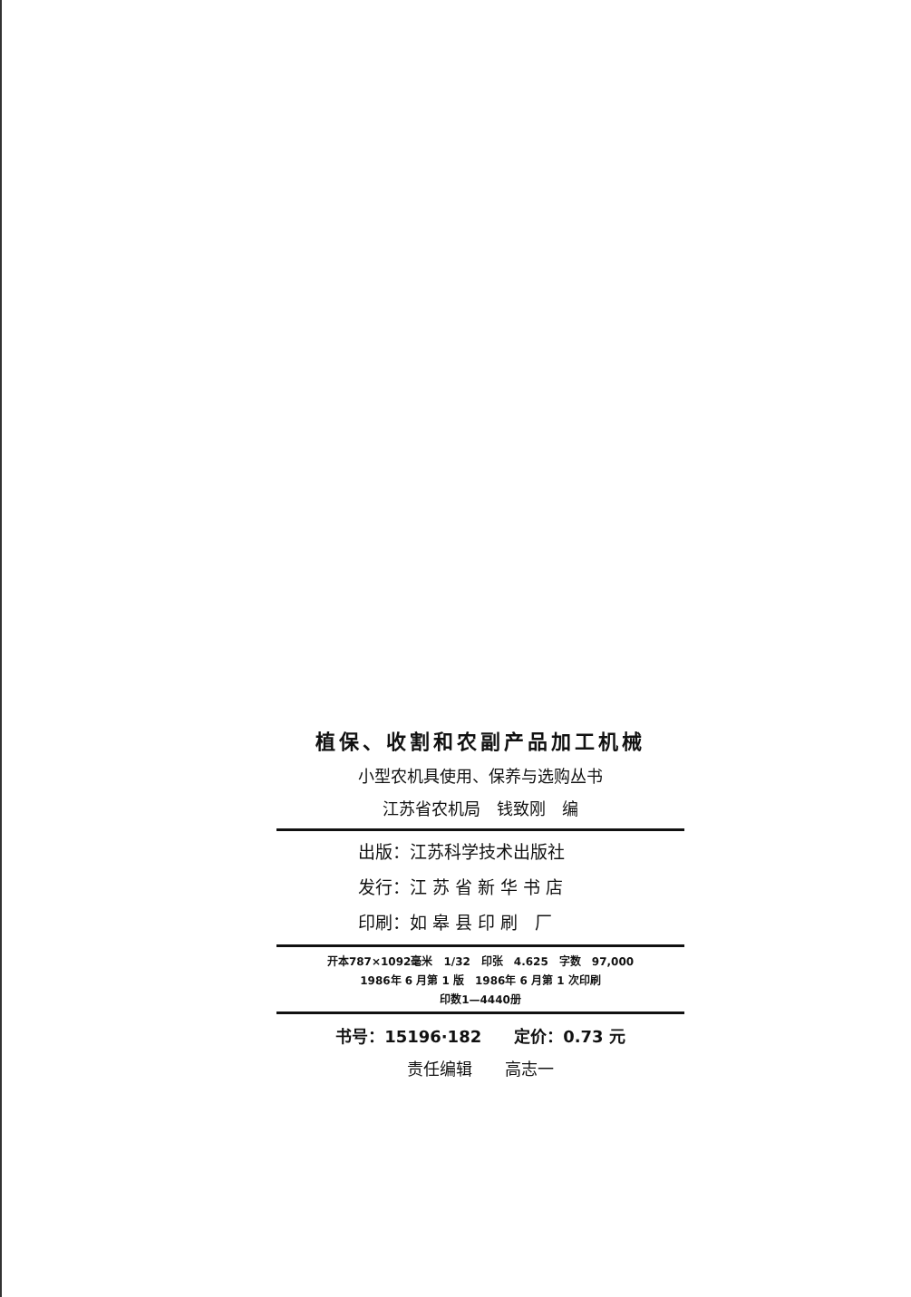植保、收割和农副产品加工机械
小型农机具使用、保养与选购丛书
江苏省农机局　钱致刚　编
出版：江苏科学技术出版社
发行：江 苏 省 新 华 书 店
印刷：如 皋 县 印 刷　厂
开本787×1092毫米　1/32　印张　4.625　字数　97,000
1986年 6 月第 1 版　1986年 6 月第 1 次印刷
印数1—4440册
书号：15196·182　　定价：0.73 元
责任编辑　　高志一